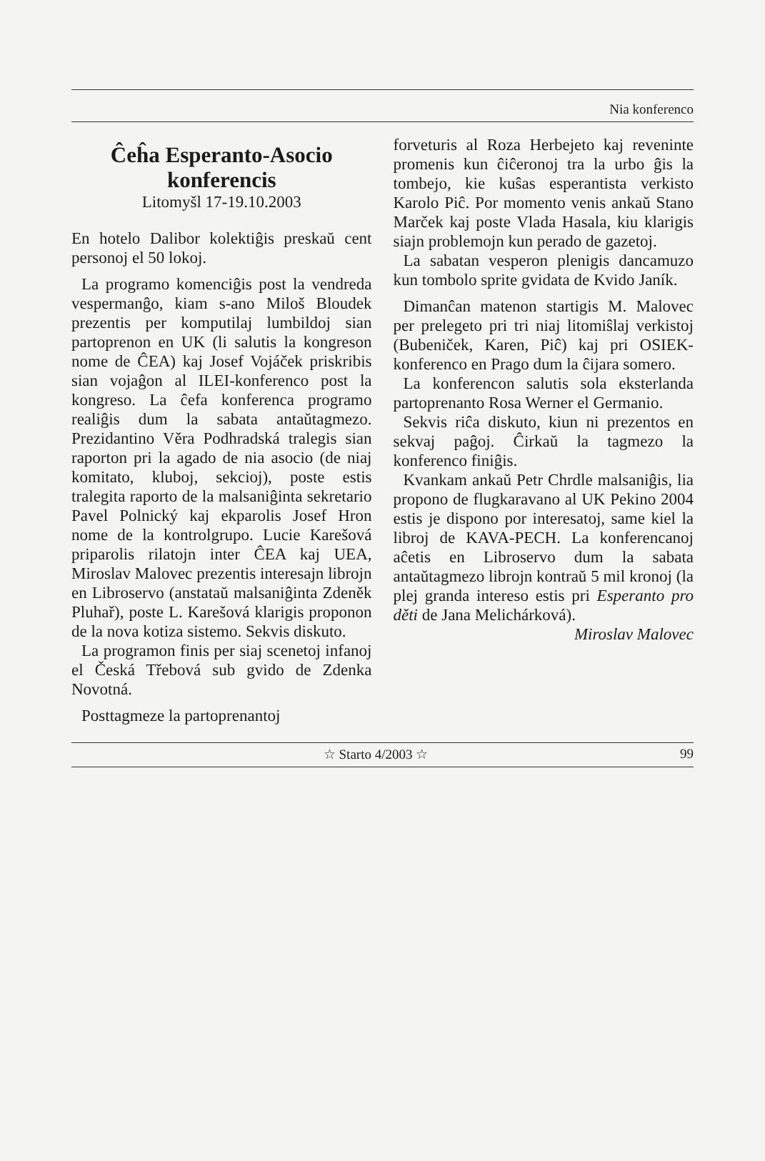Nia konferenco
Ĉeĥa Esperanto-Asocio konferencis
Litomyšl 17-19.10.2003
En hotelo Dalibor kolektiĝis preskaŭ cent personoj el 50 lokoj.
La programo komenciĝis post la vendreda vespermanĝo, kiam s-ano Miloš Bloudek prezentis per komputilaj lumbildoj sian partoprenon en UK (li salutis la kongreson nome de ĈEA) kaj Josef Vojáček priskribis sian vojaĝon al ILEI-konferenco post la kongreso. La ĉefa konferenca programo realiĝis dum la sabata antaŭtagmezo. Prezidantino Věra Podhradská tralegis sian raporton pri la agado de nia asocio (de niaj komitato, kluboj, sekcioj), poste estis tralegita raporto de la malsaniĝinta sekretario Pavel Polnický kaj ekparolis Josef Hron nome de la kontrolgrupo. Lucie Karešová priparolis rilatojn inter ĈEA kaj UEA, Miroslav Malovec prezentis interesajn librojn en Libroservo (anstataŭ malsaniĝinta Zdeněk Pluhař), poste L. Karešová klarigis proponon de la nova kotiza sistemo. Sekvis diskuto.
La programon finis per siaj scenetoj infanoj el Česká Třebová sub gvido de Zdenka Novotná.
Posttagmeze la partoprenantoj
forveturis al Roza Herbejeto kaj reveninte promenis kun ĉiĉeronoj tra la urbo ĝis la tombejo, kie kuŝas esperantista verkisto Karolo Piĉ. Por momento venis ankaŭ Stano Marček kaj poste Vlada Hasala, kiu klarigis siajn problemojn kun perado de gazetoj.
La sabatan vesperon plenigis dancamuzo kun tombolo sprite gvidata de Kvido Janík.
Dimanĉan matenon startigis M. Malovec per prelegeto pri tri niaj litomiŝlaj verkistoj (Bubeniček, Karen, Piĉ) kaj pri OSIEK-konferenco en Prago dum la ĉijara somero.
La konferencon salutis sola eksterlanda partoprenanto Rosa Werner el Germanio.
Sekvis riĉa diskuto, kiun ni prezentos en sekvaj paĝoj. Ĉirkaŭ la tagmezo la konferenco finiĝis.
Kvankam ankaŭ Petr Chrdle malsaniĝis, lia propono de flugkaravano al UK Pekino 2004 estis je dispono por interesatoj, same kiel la libroj de KAVA-PECH. La konferencanoj aĉetis en Libroservo dum la sabata antaŭtagmezo librojn kontraŭ 5 mil kronoj (la plej granda intereso estis pri Esperanto pro děti de Jana Melichárková).
Miroslav Malovec
☆ Starto 4/2003 ☆ 99